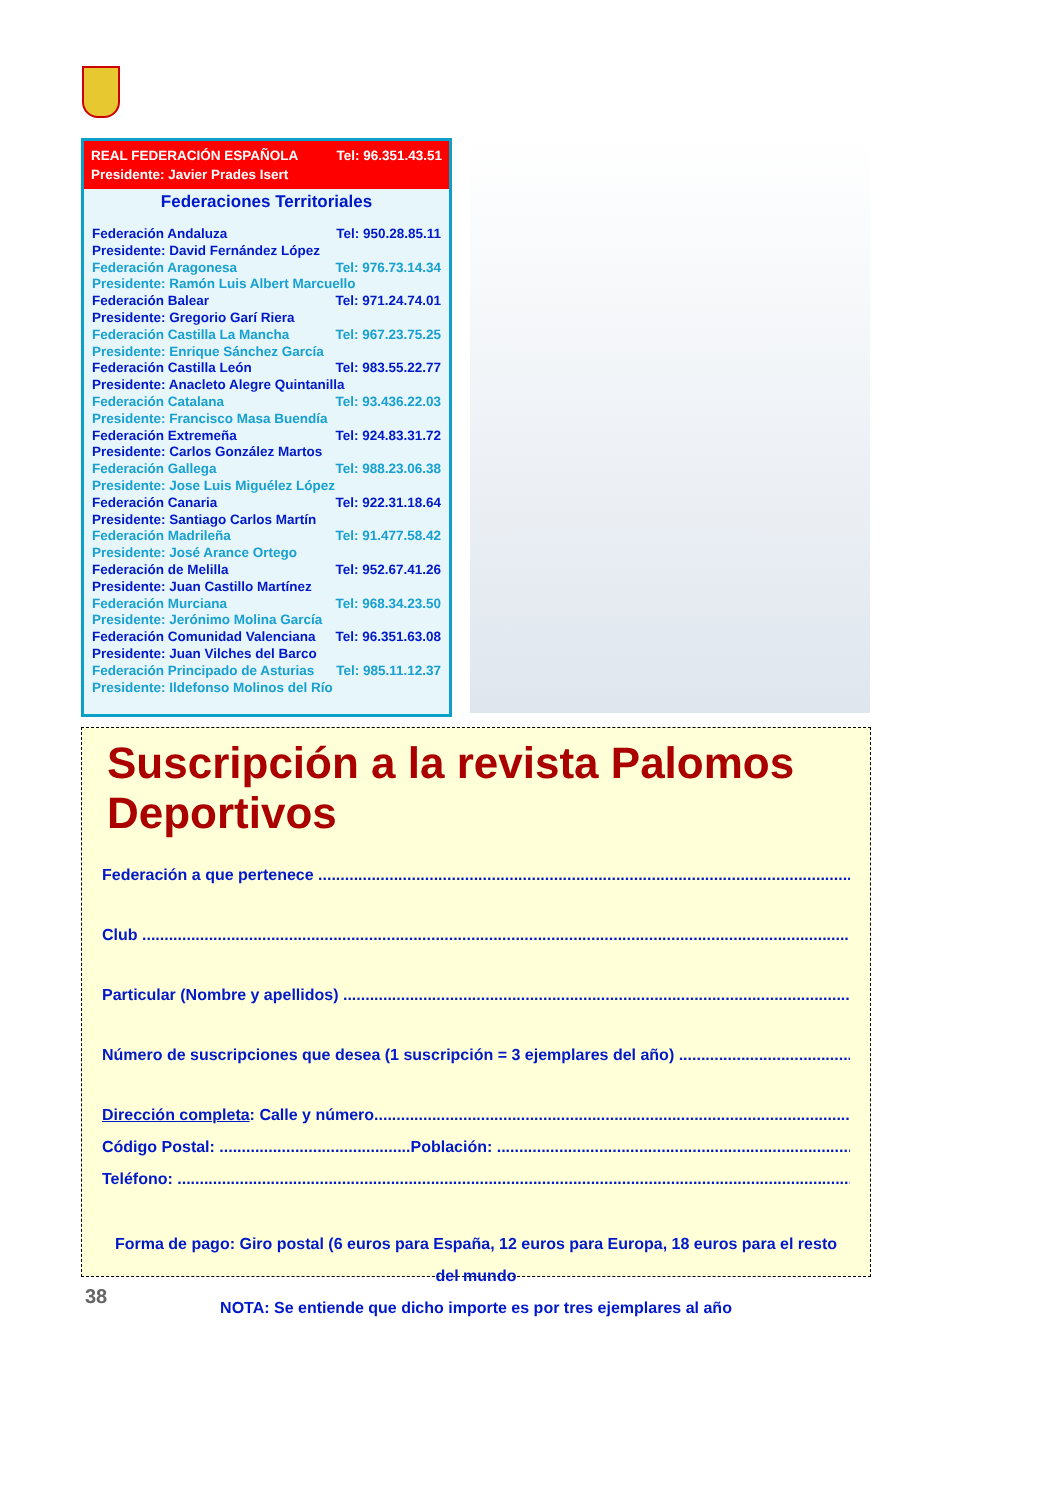REAL FEDERACIÓN ESPAÑOLA Tel: 96.351.43.51
Presidente: Javier Prades Isert
Federaciones Territoriales
Federación Andaluza Tel: 950.28.85.11
Presidente: David Fernández López
Federación Aragonesa Tel: 976.73.14.34
Presidente: Ramón Luis Albert Marcuello
Federación Balear Tel: 971.24.74.01
Presidente: Gregorio Garí Riera
Federación Castilla La Mancha Tel: 967.23.75.25
Presidente: Enrique Sánchez García
Federación Castilla León Tel: 983.55.22.77
Presidente: Anacleto Alegre Quintanilla
Federación Catalana Tel: 93.436.22.03
Presidente: Francisco Masa Buendía
Federación Extremeña Tel: 924.83.31.72
Presidente: Carlos González Martos
Federación Gallega Tel: 988.23.06.38
Presidente: Jose Luis Miguélez López
Federación Canaria Tel: 922.31.18.64
Presidente: Santiago Carlos Martín
Federación Madrileña Tel: 91.477.58.42
Presidente: José Arance Ortego
Federación de Melilla Tel: 952.67.41.26
Presidente: Juan Castillo Martínez
Federación Murciana Tel: 968.34.23.50
Presidente: Jerónimo Molina García
Federación Comunidad Valenciana Tel: 96.351.63.08
Presidente: Juan Vilches del Barco
Federación Principado de Asturias Tel: 985.11.12.37
Presidente: Ildefonso Molinos del Río
Suscripción a la revista Palomos Deportivos
Federación a que pertenece ..................................................................................................................................
Club ...............................................................................................................................................................
Particular (Nombre y apellidos) ..........................................................................................................................
Número de suscripciones que desea (1 suscripción = 3 ejemplares del año) ........................................................
Dirección completa: Calle y número.......................................................................................................................
Código Postal: ...........................................Población: ............................................................................................
Teléfono: ...........................................................................................................................................................
Forma de pago: Giro postal (6 euros para España, 12 euros para Europa, 18 euros para el resto del mundo
NOTA: Se entiende que dicho importe es por tres ejemplares al año
38